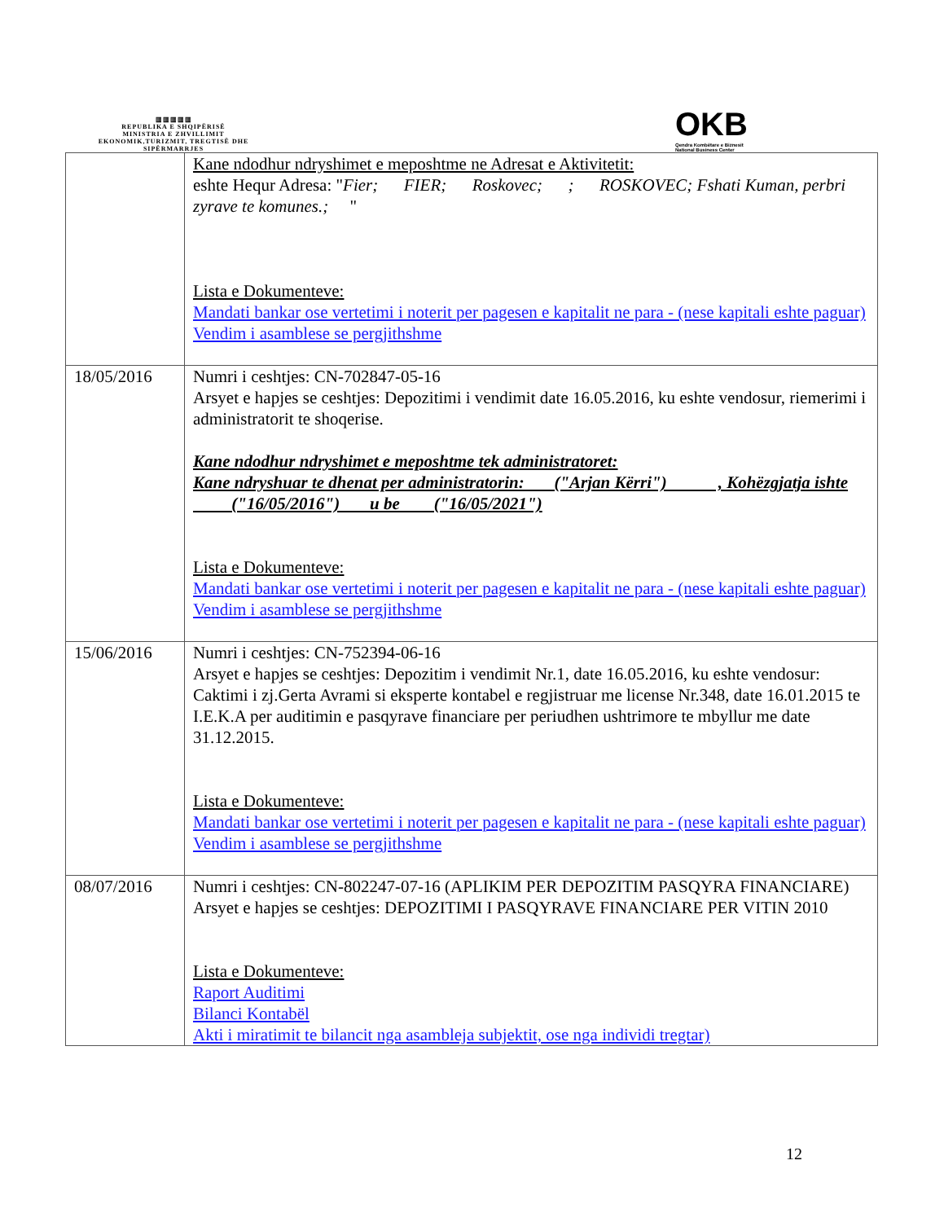▥▥▥▥▥
REPUBLIKA E SHQIPËRISË
MINISTRIA E ZHVILLIMIT EKONOMIK,TURIZMIT, TREGTISË DHE SIPËRMARRJES
OKB
Qendra Kombëtare e Biznesit
National Business Center
| | Kane ndodhur ndryshimet e meposhtme ne Adresat e Aktivitetit: eshte Hequr Adresa: " Fier; FIER; Roskovec; ; ROSKOVEC; Fshati Kuman, perbri zyrave te komunes.; " Lista e Dokumenteve: Mandati bankar ose vertetimi i noterit per pagesen e kapitalit ne para - (nese kapitali eshte paguar) Vendim i asamblese se pergjithshme |
| 18/05/2016 | Numri i ceshtjes: CN-702847-05-16 Arsyet e hapjes se ceshtjes: Depozitimi i vendimit date 16.05.2016, ku eshte vendosur, riemerimi i administratorit te shoqerise. Kane ndodhur ndryshimet e meposhtme tek administratoret: Kane ndryshuar te dhenat per administratorin: ("Arjan Kërri") , Kohëzgjatja ishte ("16/05/2016") u be ("16/05/2021") Lista e Dokumenteve: Mandati bankar ose vertetimi i noterit per pagesen e kapitalit ne para - (nese kapitali eshte paguar) Vendim i asamblese se pergjithshme |
| 15/06/2016 | Numri i ceshtjes: CN-752394-06-16 Arsyet e hapjes se ceshtjes: Depozitim i vendimit Nr.1, date 16.05.2016, ku eshte vendosur: Caktimi i zj.Gerta Avrami si eksperte kontabel e regjistruar me license Nr.348, date 16.01.2015 te I.E.K.A per auditimin e pasqyrave financiare per periudhen ushtrimore te mbyllur me date 31.12.2015. Lista e Dokumenteve: Mandati bankar ose vertetimi i noterit per pagesen e kapitalit ne para - (nese kapitali eshte paguar) Vendim i asamblese se pergjithshme |
| 08/07/2016 | Numri i ceshtjes: CN-802247-07-16 (APLIKIM PER DEPOZITIM PASQYRA FINANCIARE) Arsyet e hapjes se ceshtjes: DEPOZITIMI I PASQYRAVE FINANCIARE PER VITIN 2010 Lista e Dokumenteve: Raport Auditimi Bilanci Kontabël Akti i miratimit te bilancit nga asambleja subjektit, ose nga individi tregtar) |
12